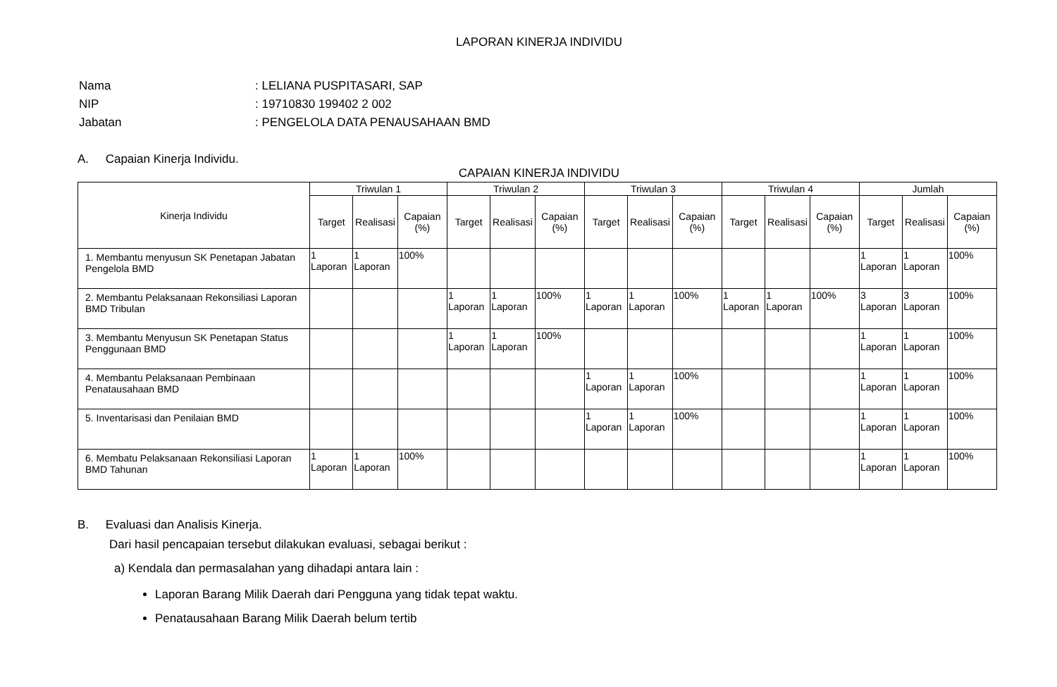LAPORAN KINERJA INDIVIDU
| Nama | : LELIANA PUSPITASARI, SAP |
| NIP | : 19710830 199402 2 002 |
| Jabatan | : PENGELOLA DATA PENAUSAHAAN BMD |
A. Capaian Kinerja Individu.
CAPAIAN KINERJA INDIVIDU
| Kinerja Individu | Triwulan 1 | | | Triwulan 2 | | | Triwulan 3 | | | Triwulan 4 | | | Jumlah | | |
| --- | --- | --- | --- | --- | --- | --- | --- | --- | --- | --- | --- | --- | --- | --- | --- |
| | Target | Realisasi | Capaian (%) | Target | Realisasi | Capaian (%) | Target | Realisasi | Capaian (%) | Target | Realisasi | Capaian (%) | Target | Realisasi | Capaian (%) |
| 1. Membantu menyusun SK Penetapan Jabatan Pengelola BMD | 1 Laporan | 1 Laporan | 100% | | | | | | | | | | 1 Laporan | 1 Laporan | 100% |
| 2. Membantu Pelaksanaan Rekonsiliasi Laporan BMD Tribulan | | | | 1 Laporan | 1 Laporan | 100% | 1 Laporan | 1 Laporan | 100% | 1 Laporan | 1 Laporan | 100% | 3 Laporan | 3 Laporan | 100% |
| 3. Membantu Menyusun SK Penetapan Status Penggunaan BMD | | | | 1 Laporan | 1 Laporan | 100% | | | | | | | 1 Laporan | 1 Laporan | 100% |
| 4. Membantu Pelaksanaan Pembinaan Penatausahaan BMD | | | | | | | 1 Laporan | 1 Laporan | 100% | | | | 1 Laporan | 1 Laporan | 100% |
| 5. Inventarisasi dan Penilaian BMD | | | | | | | 1 Laporan | 1 Laporan | 100% | | | | 1 Laporan | 1 Laporan | 100% |
| 6. Membatu Pelaksanaan Rekonsiliasi Laporan BMD Tahunan | 1 Laporan | 1 Laporan | 100% | | | | | | | | | | 1 Laporan | 1 Laporan | 100% |
B. Evaluasi dan Analisis Kinerja.
Dari hasil pencapaian tersebut dilakukan evaluasi, sebagai berikut :
a) Kendala dan permasalahan yang dihadapi antara lain :
Laporan Barang Milik Daerah dari Pengguna yang tidak tepat waktu.
Penatausahaan Barang Milik Daerah belum tertib